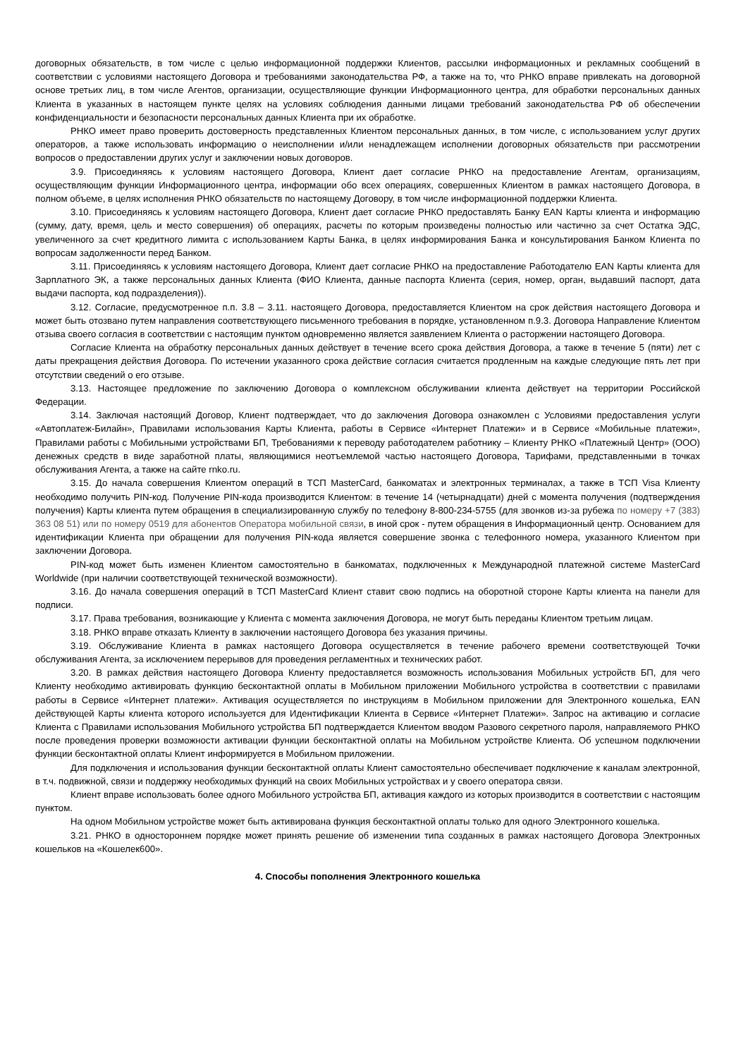договорных обязательств, в том числе с целью информационной поддержки Клиентов, рассылки информационных и рекламных сообщений в соответствии с условиями настоящего Договора и требованиями законодательства РФ, а также на то, что РНКО вправе привлекать на договорной основе третьих лиц, в том числе Агентов, организации, осуществляющие функции Информационного центра, для обработки персональных данных Клиента в указанных в настоящем пункте целях на условиях соблюдения данными лицами требований законодательства РФ об обеспечении конфиденциальности и безопасности персональных данных Клиента при их обработке.
РНКО имеет право проверить достоверность представленных Клиентом персональных данных, в том числе, с использованием услуг других операторов, а также использовать информацию о неисполнении и/или ненадлежащем исполнении договорных обязательств при рассмотрении вопросов о предоставлении других услуг и заключении новых договоров.
3.9. Присоединяясь к условиям настоящего Договора, Клиент дает согласие РНКО на предоставление Агентам, организациям, осуществляющим функции Информационного центра, информации обо всех операциях, совершенных Клиентом в рамках настоящего Договора, в полном объеме, в целях исполнения РНКО обязательств по настоящему Договору, в том числе информационной поддержки Клиента.
3.10. Присоединяясь к условиям настоящего Договора, Клиент дает согласие РНКО предоставлять Банку EAN Карты клиента и информацию (сумму, дату, время, цель и место совершения) об операциях, расчеты по которым произведены полностью или частично за счет Остатка ЭДС, увеличенного за счет кредитного лимита с использованием Карты Банка, в целях информирования Банка и консультирования Банком Клиента по вопросам задолженности перед Банком.
3.11. Присоединяясь к условиям настоящего Договора, Клиент дает согласие РНКО на предоставление Работодателю EAN Карты клиента для Зарплатного ЭК, а также персональных данных Клиента (ФИО Клиента, данные паспорта Клиента (серия, номер, орган, выдавший паспорт, дата выдачи паспорта, код подразделения)).
3.12. Согласие, предусмотренное п.п. 3.8 – 3.11. настоящего Договора, предоставляется Клиентом на срок действия настоящего Договора и может быть отозвано путем направления соответствующего письменного требования в порядке, установленном п.9.3. Договора Направление Клиентом отзыва своего согласия в соответствии с настоящим пунктом одновременно является заявлением Клиента о расторжении настоящего Договора.
Согласие Клиента на обработку персональных данных действует в течение всего срока действия Договора, а также в течение 5 (пяти) лет с даты прекращения действия Договора. По истечении указанного срока действие согласия считается продленным на каждые следующие пять лет при отсутствии сведений о его отзыве.
3.13. Настоящее предложение по заключению Договора о комплексном обслуживании клиента действует на территории Российской Федерации.
3.14. Заключая настоящий Договор, Клиент подтверждает, что до заключения Договора ознакомлен с Условиями предоставления услуги «Автоплатеж-Билайн», Правилами использования Карты Клиента, работы в Сервисе «Интернет Платежи» и в Сервисе «Мобильные платежи», Правилами работы с Мобильными устройствами БП, Требованиями к переводу работодателем работнику – Клиенту РНКО «Платежный Центр» (ООО) денежных средств в виде заработной платы, являющимися неотъемлемой частью настоящего Договора, Тарифами, представленными в точках обслуживания Агента, а также на сайте rnko.ru.
3.15. До начала совершения Клиентом операций в ТСП MasterCard, банкоматах и электронных терминалах, а также в ТСП Visa Клиенту необходимо получить PIN-код. Получение PIN-кода производится Клиентом: в течение 14 (четырнадцати) дней с момента получения (подтверждения получения) Карты клиента путем обращения в специализированную службу по телефону 8-800-234-5755 (для звонков из-за рубежа по номеру +7 (383) 363 08 51) или по номеру 0519 для абонентов Оператора мобильной связи, в иной срок - путем обращения в Информационный центр. Основанием для идентификации Клиента при обращении для получения PIN-кода является совершение звонка с телефонного номера, указанного Клиентом при заключении Договора.
PIN-код может быть изменен Клиентом самостоятельно в банкоматах, подключенных к Международной платежной системе MasterCard Worldwide (при наличии соответствующей технической возможности).
3.16. До начала совершения операций в ТСП MasterCard Клиент ставит свою подпись на оборотной стороне Карты клиента на панели для подписи.
3.17. Права требования, возникающие у Клиента с момента заключения Договора, не могут быть переданы Клиентом третьим лицам.
3.18. РНКО вправе отказать Клиенту в заключении настоящего Договора без указания причины.
3.19. Обслуживание Клиента в рамках настоящего Договора осуществляется в течение рабочего времени соответствующей Точки обслуживания Агента, за исключением перерывов для проведения регламентных и технических работ.
3.20. В рамках действия настоящего Договора Клиенту предоставляется возможность использования Мобильных устройств БП, для чего Клиенту необходимо активировать функцию бесконтактной оплаты в Мобильном приложении Мобильного устройства в соответствии с правилами работы в Сервисе «Интернет платежи». Активация осуществляется по инструкциям в Мобильном приложении для Электронного кошелька, EAN действующей Карты клиента которого используется для Идентификации Клиента в Сервисе «Интернет Платежи». Запрос на активацию и согласие Клиента с Правилами использования Мобильного устройства БП подтверждается Клиентом вводом Разового секретного пароля, направляемого РНКО после проведения проверки возможности активации функции бесконтактной оплаты на Мобильном устройстве Клиента. Об успешном подключении функции бесконтактной оплаты Клиент информируется в Мобильном приложении.
Для подключения и использования функции бесконтактной оплаты Клиент самостоятельно обеспечивает подключение к каналам электронной, в т.ч. подвижной, связи и поддержку необходимых функций на своих Мобильных устройствах и у своего оператора связи.
Клиент вправе использовать более одного Мобильного устройства БП, активация каждого из которых производится в соответствии с настоящим пунктом.
На одном Мобильном устройстве может быть активирована функция бесконтактной оплаты только для одного Электронного кошелька.
3.21. РНКО в одностороннем порядке может принять решение об изменении типа созданных в рамках настоящего Договора Электронных кошельков на «Кошелек600».
4. Способы пополнения Электронного кошелька